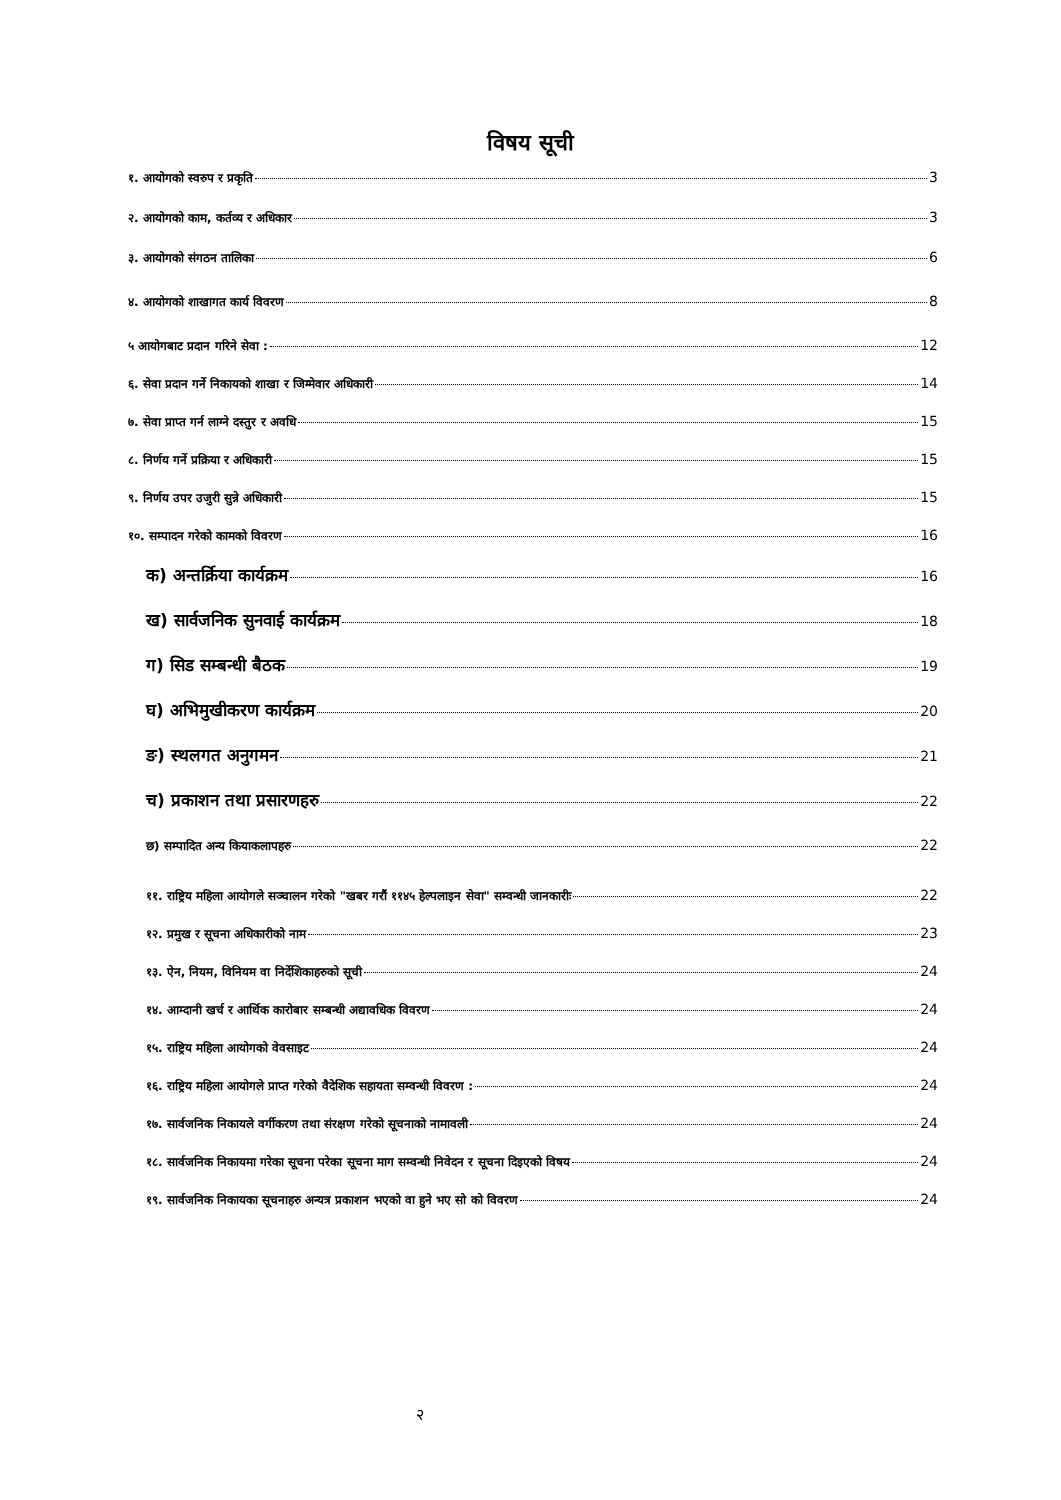विषय सूची
१. आयोगको स्वरुप र प्रकृति 3
२. आयोगको काम, कर्तव्य र अधिकार 3
३. आयोगको संगठन तालिका 6
४. आयोगको शाखागत कार्य विवरण 8
५ आयोगबाट प्रदान गरिने सेवा : 12
६. सेवा प्रदान गर्ने निकायको शाखा र जिम्मेवार अधिकारी 14
७. सेवा प्राप्त गर्न लाग्ने दस्तुर र अवधि 15
८. निर्णय गर्ने प्रक्रिया र अधिकारी 15
९. निर्णय उपर उजुरी सुन्ने अधिकारी 15
१०. सम्पादन गरेको कामको विवरण 16
क) अन्तर्क्रिया कार्यक्रम 16
ख) सार्वजनिक सुनवाई कार्यक्रम 18
ग) सिड सम्बन्धी बैठक 19
घ) अभिमुखीकरण कार्यक्रम 20
ङ) स्थलगत अनुगमन 21
च) प्रकाशन तथा प्रसारणहरु 22
छ) सम्पादित अन्य कियाकलापहरु 22
११. राष्ट्रिय महिला आयोगले सञ्चालन गरेको "खबर गरौं ११४५ हेल्पलाइन सेवा" सम्वन्धी जानकारीः 22
१२. प्रमुख र सूचना अधिकारीको नाम 23
१३. ऐन, नियम, विनियम वा निर्देशिकाहरुको सूची 24
१४. आम्दानी खर्च र आर्थिक कारोबार सम्बन्धी अद्यावधिक विवरण 24
१५. राष्ट्रिय महिला आयोगको वेवसाइट 24
१६. राष्ट्रिय महिला आयोगले प्राप्त गरेको वैदेशिक सहायता सम्वन्धी विवरण : 24
१७. सार्वजनिक निकायले वर्गीकरण तथा संरक्षण गरेको सूचनाको नामावली 24
१८. सार्वजनिक निकायमा गरेका सूचना परेका सूचना माग सम्वन्धी निवेदन र सूचना दिइएको विषय 24
१९. सार्वजनिक निकायका सूचनाहरु अन्यत्र प्रकाशन भएको वा हुने भए सो को विवरण 24
२